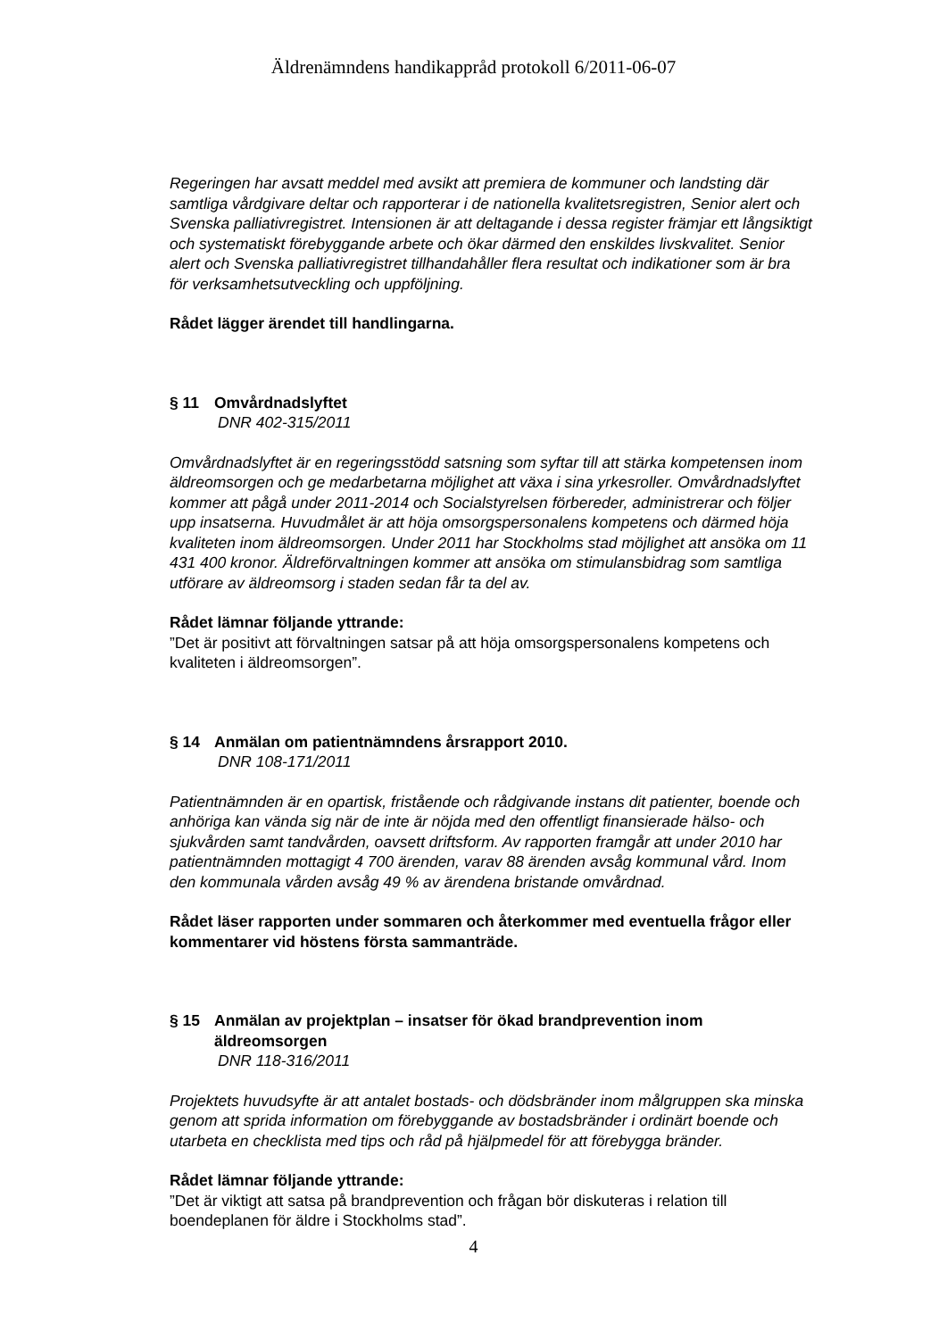Äldrenämndens handikappråd protokoll 6/2011-06-07
Regeringen har avsatt meddel med avsikt att premiera de kommuner och landsting där samtliga vårdgivare deltar och rapporterar i de nationella kvalitetsregistren, Senior alert och Svenska palliativregistret. Intensionen är att deltagande i dessa register främjar ett långsiktigt och systematiskt förebyggande arbete och ökar därmed den enskildes livskvalitet. Senior alert och Svenska palliativregistret tillhandahåller flera resultat och indikationer som är bra för verksamhetsutveckling och uppföljning.
Rådet lägger ärendet till handlingarna.
§ 11 Omvårdnadslyftet
DNR 402-315/2011
Omvårdnadslyftet är en regeringsstödd satsning som syftar till att stärka kompetensen inom äldreomsorgen och ge medarbetarna möjlighet att växa i sina yrkesroller. Omvårdnadslyftet kommer att pågå under 2011-2014 och Socialstyrelsen förbereder, administrerar och följer upp insatserna. Huvudmålet är att höja omsorgspersonalens kompetens och därmed höja kvaliteten inom äldreomsorgen. Under 2011 har Stockholms stad möjlighet att ansöka om 11 431 400 kronor. Äldreförvaltningen kommer att ansöka om stimulansbidrag som samtliga utförare av äldreomsorg i staden sedan får ta del av.
Rådet lämnar följande yttrande:
”Det är positivt att förvaltningen satsar på att höja omsorgspersonalens kompetens och kvaliteten i äldreomsorgen”.
§ 14 Anmälan om patientnämndens årsrapport 2010.
DNR 108-171/2011
Patientnämnden är en opartisk, fristående och rådgivande instans dit patienter, boende och anhöriga kan vända sig när de inte är nöjda med den offentligt finansierade hälso- och sjukvården samt tandvården, oavsett driftsform. Av rapporten framgår att under 2010 har patientnämnden mottagigt 4 700 ärenden, varav 88 ärenden avsåg kommunal vård. Inom den kommunala vården avsåg 49 % av ärendena bristande omvårdnad.
Rådet läser rapporten under sommaren och återkommer med eventuella frågor eller kommentarer vid höstens första sammanträde.
§ 15 Anmälan av projektplan – insatser för ökad brandprevention inom äldreomsorgen
DNR 118-316/2011
Projektets huvudsyfte är att antalet bostads- och dödsbränder inom målgruppen ska minska genom att sprida information om förebyggande av bostadsbränder i ordinärt boende och utarbeta en checklista med tips och råd på hjälpmedel för att förebygga bränder.
Rådet lämnar följande yttrande:
”Det är viktigt att satsa på brandprevention och frågan bör diskuteras i relation till boendeplanen för äldre i Stockholms stad”.
4